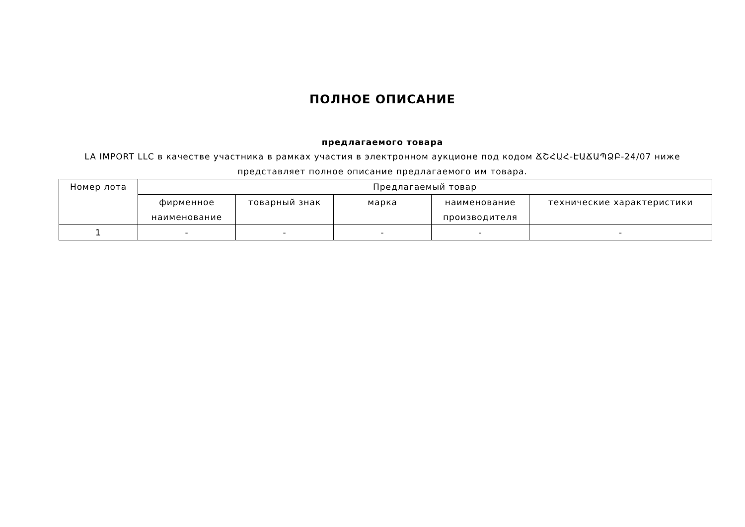ПОЛНОЕ ОПИСАНИЕ
предлагаемого товара
LA IMPORT LLC в качестве участника в рамках участия в электронном аукционе под кодом ՃՇՀԱՀ-ԷԱՃԱՊՁԲ-24/07 ниже представляет полное описание предлагаемого им товара.
| Номер лота | Предлагаемый товар | | | | |
| --- | --- | --- | --- | --- | --- |
| | фирменное наименование | товарный знак | марка | наименование производителя | технические характеристики |
| 1 | - | - | - | - | - |